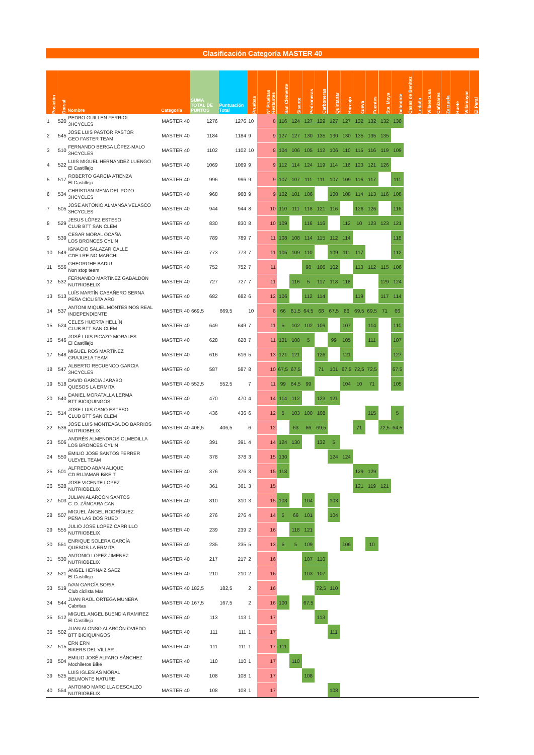Clasificación Categoría MASTER 40
| Posición | Dorsal | Nombre | Categoría | SUMA TOTAL DE PUNTOS | Puntuación Total | Pruebas | Nº Pruebas Restantes | San Clemente | Sisante | Pedroneras | Carboneras | Quintanar | Horcajo | cueva | Fuentes | Sta. Moya | belmonte | Casas de Benitez | Ledaña | Villaescusa | Cañizares | Zarzuela | Huete | Villamayor | El Peral |
| --- | --- | --- | --- | --- | --- | --- | --- | --- | --- | --- | --- | --- | --- | --- | --- | --- | --- | --- | --- | --- | --- | --- | --- | --- | --- |
| 1 | 520 | PEDRO GUILLEN FERRIOL 3HCYCLES | MASTER 40 | 1276 | 1276 | 10 | 8 | 116 | 124 | 127 | 129 | 127 | 127 | 132 | 132 | 132 | 130 | | | | | | | | |
| 2 | 545 | JOSE LUIS PASTOR PASTOR GEO FASTER TEAM | MASTER 40 | 1184 | 1184 | 9 | 9 | 127 | 127 | 130 | 135 | 130 | 130 | 135 | 135 | 135 | | | | | | | | | |
| 3 | 510 | FERNANDO BERGA LÓPEZ-MALO 3HCYCLES | MASTER 40 | 1102 | 1102 | 10 | 8 | 104 | 106 | 105 | 112 | 106 | 110 | 115 | 116 | 119 | 109 | | | | | | | | |
| 4 | 522 | LUIS MIGUEL HERNANDEZ LUENGO El Castillejo | MASTER 40 | 1069 | 1069 | 9 | 9 | 112 | 114 | 124 | 119 | 114 | 116 | 123 | 121 | 126 | | | | | | | | | |
| 5 | 517 | ROBERTO GARCIA ATIENZA El Castillejo | MASTER 40 | 996 | 996 | 9 | 9 | 107 | 107 | 111 | 111 | 107 | 109 | 116 | 117 | | 111 | | | | | | | | |
| 6 | 534 | CHRISTIAN MENA DEL POZO 3HCYCLES | MASTER 40 | 968 | 968 | 9 | 9 | 102 | 101 | 106 | | 100 | 108 | 114 | 113 | 116 | 108 | | | | | | | | |
| 7 | 505 | JOSE ANTONIO ALMANSA VELASCO 3HCYCLES | MASTER 40 | 944 | 944 | 8 | 10 | 110 | 111 | 118 | 121 | 116 | | 126 | 126 | | 116 | | | | | | | | |
| 8 | 529 | JESUS LÓPEZ ESTESO CLUB BTT SAN CLEM | MASTER 40 | 830 | 830 | 8 | 10 | 109 | | 116 | 116 | | 112 | 10 | 123 | 123 | 121 | | | | | | | | |
| 9 | 539 | CESAR MORAL OCAÑA LOS BRONCES CYLIN | MASTER 40 | 789 | 789 | 7 | 11 | 108 | 108 | 114 | 115 | 112 | 114 | | | | 118 | | | | | | | | |
| 10 | 549 | IGNACIO SALAZAR CALLE CDE LRE NO MARCHI | MASTER 40 | 773 | 773 | 7 | 11 | 105 | 109 | 110 | | 109 | 111 | 117 | | | 112 | | | | | | | | |
| 11 | 556 | GHEORGHE BADIU Non stop team | MASTER 40 | 752 | 752 | 7 | 11 | | | 98 | 106 | 102 | | 113 | 112 | 115 | 106 | | | | | | | | |
| 12 | 532 | FERNANDO MARTINEZ GABALDON NUTRIOBELIX | MASTER 40 | 727 | 727 | 7 | 11 | | 116 | 5 | 117 | 118 | 118 | | | 129 | 124 | | | | | | | | |
| 13 | 513 | LUÍS MARTÍN CABAÑERO SERNA PEÑA CICLISTA ARG | MASTER 40 | 682 | 682 | 6 | 12 | 106 | | 112 | 114 | | | 119 | | 117 | 114 | | | | | | | | |
| 14 | 537 | ANTONI MIQUEL MONTESINOS REAL INDEPENDIENTE | MASTER 40 | 669,5 | 669,5 | 10 | 8 | 66 | 61,5 | 64,5 | 68 | 67,5 | 66 | 69,5 | 69,5 | 71 | 66 | | | | | | | | |
| 15 | 524 | CELES HUERTA HELLÍN CLUB BTT SAN CLEM | MASTER 40 | 649 | 649 | 7 | 11 | 5 | 102 | 102 | 109 | | 107 | | 114 | | 110 | | | | | | | | |
| 16 | 546 | JOSÉ LUIS PICAZO MORALES El Castillejo | MASTER 40 | 628 | 628 | 7 | 11 | 101 | 100 | 5 | | 99 | 105 | | 111 | | 107 | | | | | | | | |
| 17 | 548 | MIGUEL ROS MARTÍNEZ GRAJUELA TEAM | MASTER 40 | 616 | 616 | 5 | 13 | 121 | 121 | | 126 | | 121 | | | | 127 | | | | | | | | |
| 18 | 547 | ALBERTO RECUENCO GARCIA 3HCYCLES | MASTER 40 | 587 | 587 | 8 | 10 | 67,5 | 67,5 | | 71 | 101 | 67,5 | 72,5 | 72,5 | | 67,5 | | | | | | | | |
| 19 | 518 | DAVID GARCIA JARABO QUESOS LA ERMITA | MASTER 40 | 552,5 | 552,5 | 7 | 11 | 99 | 64,5 | 99 | | | 104 | 10 | 71 | | 105 | | | | | | | | |
| 20 | 540 | DANIEL MORATALLA LERMA BTT BICIQUINGOS | MASTER 40 | 470 | 470 | 4 | 14 | 114 | 112 | | 123 | 121 | | | | | | | | | | | | | |
| 21 | 514 | JOSE LUIS CANO ESTESO CLUB BTT SAN CLEM | MASTER 40 | 436 | 436 | 6 | 12 | 5 | 103 | 100 | 108 | | | | 115 | | 5 | | | | | | | | |
| 22 | 536 | JOSE LUIS MONTEAGUDO BARRIOS NUTRIOBELIX | MASTER 40 | 406,5 | 406,5 | 6 | 12 | | 63 | 66 | 69,5 | | | 71 | | 72,5 | 64,5 | | | | | | | | |
| 23 | 506 | ANDRÉS ALMENDROS OLMEDILLA LOS BRONCES CYLIN | MASTER 40 | 391 | 391 | 4 | 14 | 124 | 130 | | 132 | 5 | | | | | | | | | | | | | |
| 24 | 550 | EMILIO JOSE SANTOS FERRER ULEVEL TEAM | MASTER 40 | 378 | 378 | 3 | 15 | 130 | | | | 124 | 124 | | | | | | | | | | | | |
| 25 | 501 | ALFREDO ABAN ALIQUE CD RUJAMAR BiKE T | MASTER 40 | 376 | 376 | 3 | 15 | 118 | | | | | | 129 | 129 | | | | | | | | | | |
| 26 | 528 | JOSE VICENTE LOPEZ NUTRIOBELIX | MASTER 40 | 361 | 361 | 3 | 15 | | | | | | | 121 | 119 | 121 | | | | | | | | | |
| 27 | 503 | JULIAN ALARCON SANTOS C. D. ZÁNCARA CAN | MASTER 40 | 310 | 310 | 3 | 15 | 103 | | 104 | | 103 | | | | | | | | | | | | | |
| 28 | 507 | MIGUEL ÁNGEL RODRÍGUEZ PEÑA LAS DOS RUED | MASTER 40 | 276 | 276 | 4 | 14 | 5 | 66 | 101 | | 104 | | | | | | | | | | | | | |
| 29 | 555 | JULIO JOSE LOPEZ CARRILLO NUTRIOBELIX | MASTER 40 | 239 | 239 | 2 | 16 | | 118 | 121 | | | | | | | | | | | | | | | |
| 30 | 551 | ENRIQUE SOLERA GARCÍA QUESOS LA ERMITA | MASTER 40 | 235 | 235 | 5 | 13 | 5 | 5 | 109 | | | 106 | | 10 | | | | | | | | | | |
| 31 | 530 | ANTONIO LOPEZ JIMENEZ NUTRIOBELIX | MASTER 40 | 217 | 217 | 2 | 16 | | | 107 | 110 | | | | | | | | | | | | | | |
| 32 | 521 | ANGEL HERNAIZ SAEZ El Castillejo | MASTER 40 | 210 | 210 | 2 | 16 | | | 103 | 107 | | | | | | | | | | | | | | |
| 33 | 519 | IVAN GARCÍA SORIA Club ciclista Mar | MASTER 40 | 182,5 | 182,5 | 2 | 16 | | | | 72,5 | 110 | | | | | | | | | | | | | |
| 34 | 544 | JUAN RAÚL ORTEGA MUNERA Cabritas | MASTER 40 | 167,5 | 167,5 | 2 | 16 | 100 | | 67,5 | | | | | | | | | | | | | | | |
| 35 | 512 | MIGUEL ANGEL BUENDIA RAMIREZ El Castillejo | MASTER 40 | 113 | 113 | 1 | 17 | | | | 113 | | | | | | | | | | | | | | |
| 36 | 502 | JUAN ALONSO ALARCÓN OVIEDO BTT BICIQUINGOS | MASTER 40 | 111 | 111 | 1 | 17 | | | | | 111 | | | | | | | | | | | | | |
| 37 | 515 | ERN ERN BIKERS DEL VILLAR | MASTER 40 | 111 | 111 | 1 | 17 | 111 | | | | | | | | | | | | | | | | | |
| 38 | 504 | EMILIO JOSÉ ALFARO SÁNCHEZ Mochileros Bike | MASTER 40 | 110 | 110 | 1 | 17 | | 110 | | | | | | | | | | | | | | | | |
| 39 | 525 | LUIS IGLESIAS MORAL BELMONTE NATURE | MASTER 40 | 108 | 108 | 1 | 17 | | | 108 | | | | | | | | | | | | | | | |
| 40 | 554 | ANTONIO MARCILLA DESCALZO NUTRIOBELIX | MASTER 40 | 108 | 108 | 1 | 17 | | | | | 108 | | | | | | | | | | | | | |